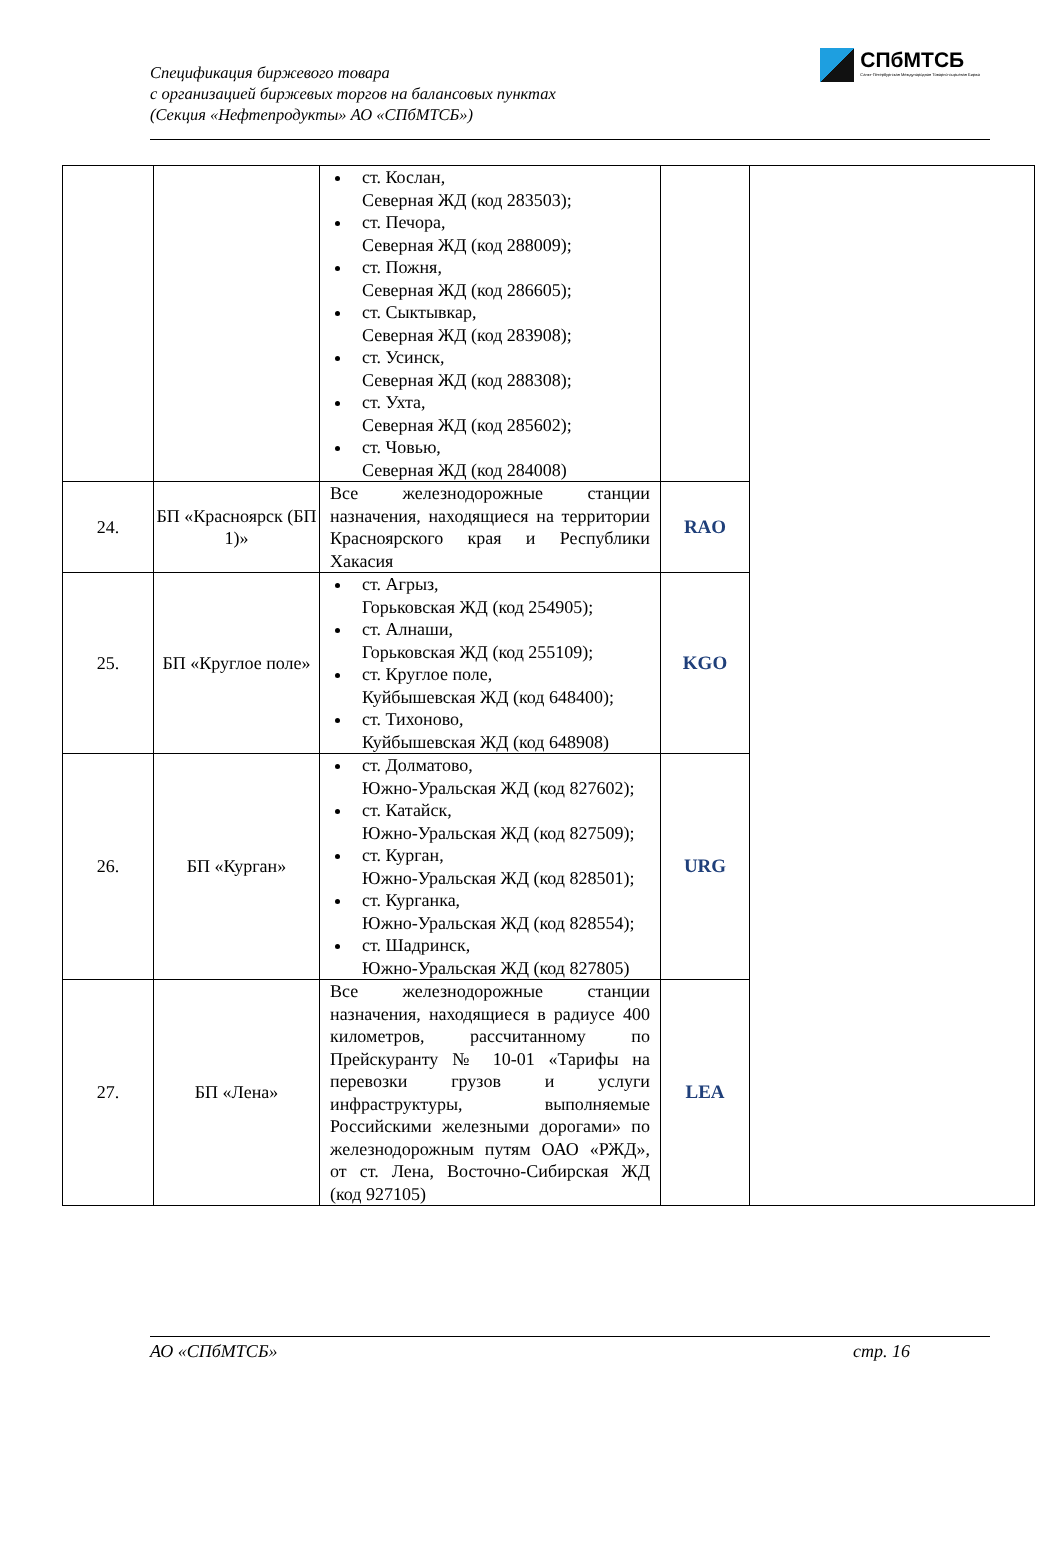Спецификация биржевого товара
с организацией биржевых торгов на балансовых пунктах
(Секция «Нефтепродукты» АО «СПбМТСБ»)
СПбМТСБ
Санкт-Петербургская Международная Товарно-сырьевая Биржа
| | | ст. Кослан, Северная ЖД (код 283503); ст. Печора, Северная ЖД (код 288009); ст. Пожня, Северная ЖД (код 286605); ст. Сыктывкар, Северная ЖД (код 283908); ст. Усинск, Северная ЖД (код 288308); ст. Ухта, Северная ЖД (код 285602); ст. Човью, Северная ЖД (код 284008) | | |
| 24. | БП «Красноярск (БП 1)» | Все железнодорожные станции назначения, находящиеся на территории Красноярского края и Республики Хакасия | RAO | |
| 25. | БП «Круглое поле» | ст. Агрыз, Горьковская ЖД (код 254905); ст. Алнаши, Горьковская ЖД (код 255109); ст. Круглое поле, Куйбышевская ЖД (код 648400); ст. Тихоново, Куйбышевская ЖД (код 648908) | KGO | |
| 26. | БП «Курган» | ст. Долматово, Южно-Уральская ЖД (код 827602); ст. Катайск, Южно-Уральская ЖД (код 827509); ст. Курган, Южно-Уральская ЖД (код 828501); ст. Курганка, Южно-Уральская ЖД (код 828554); ст. Шадринск, Южно-Уральская ЖД (код 827805) | URG | |
| 27. | БП «Лена» | Все железнодорожные станции назначения, находящиеся в радиусе 400 километров, рассчитанному по Прейскуранту № 10-01 «Тарифы на перевозки грузов и услуги инфраструктуры, выполняемые Российскими железными дорогами» по железнодорожным путям ОАО «РЖД», от ст. Лена, Восточно-Сибирская ЖД (код 927105) | LEA | |
АО «СПбМТСБ» стр. 16